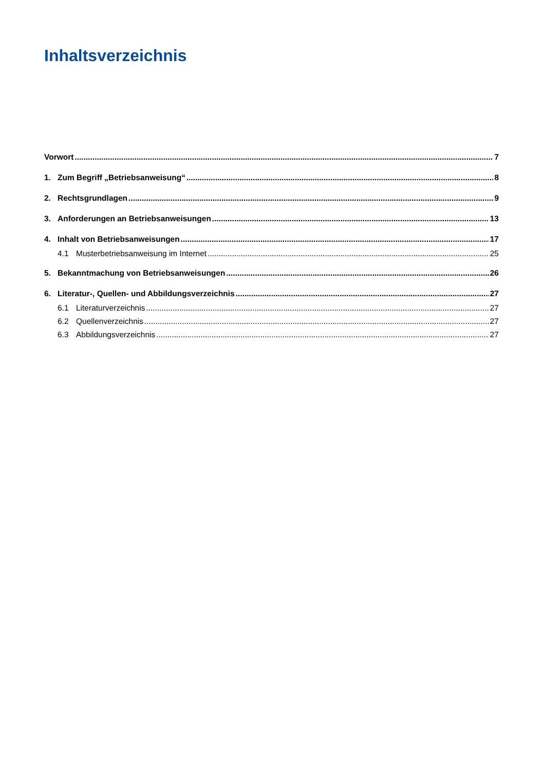Inhaltsverzeichnis
Vorwort 7
1. Zum Begriff „Betriebsanweisung“ 8
2. Rechtsgrundlagen 9
3. Anforderungen an Betriebsanweisungen 13
4. Inhalt von Betriebsanweisungen 17
4.1 Musterbetriebsanweisung im Internet 25
5. Bekanntmachung von Betriebsanweisungen 26
6. Literatur-, Quellen- und Abbildungsverzeichnis 27
6.1 Literaturverzeichnis 27
6.2 Quellenverzeichnis 27
6.3 Abbildungsverzeichnis 27